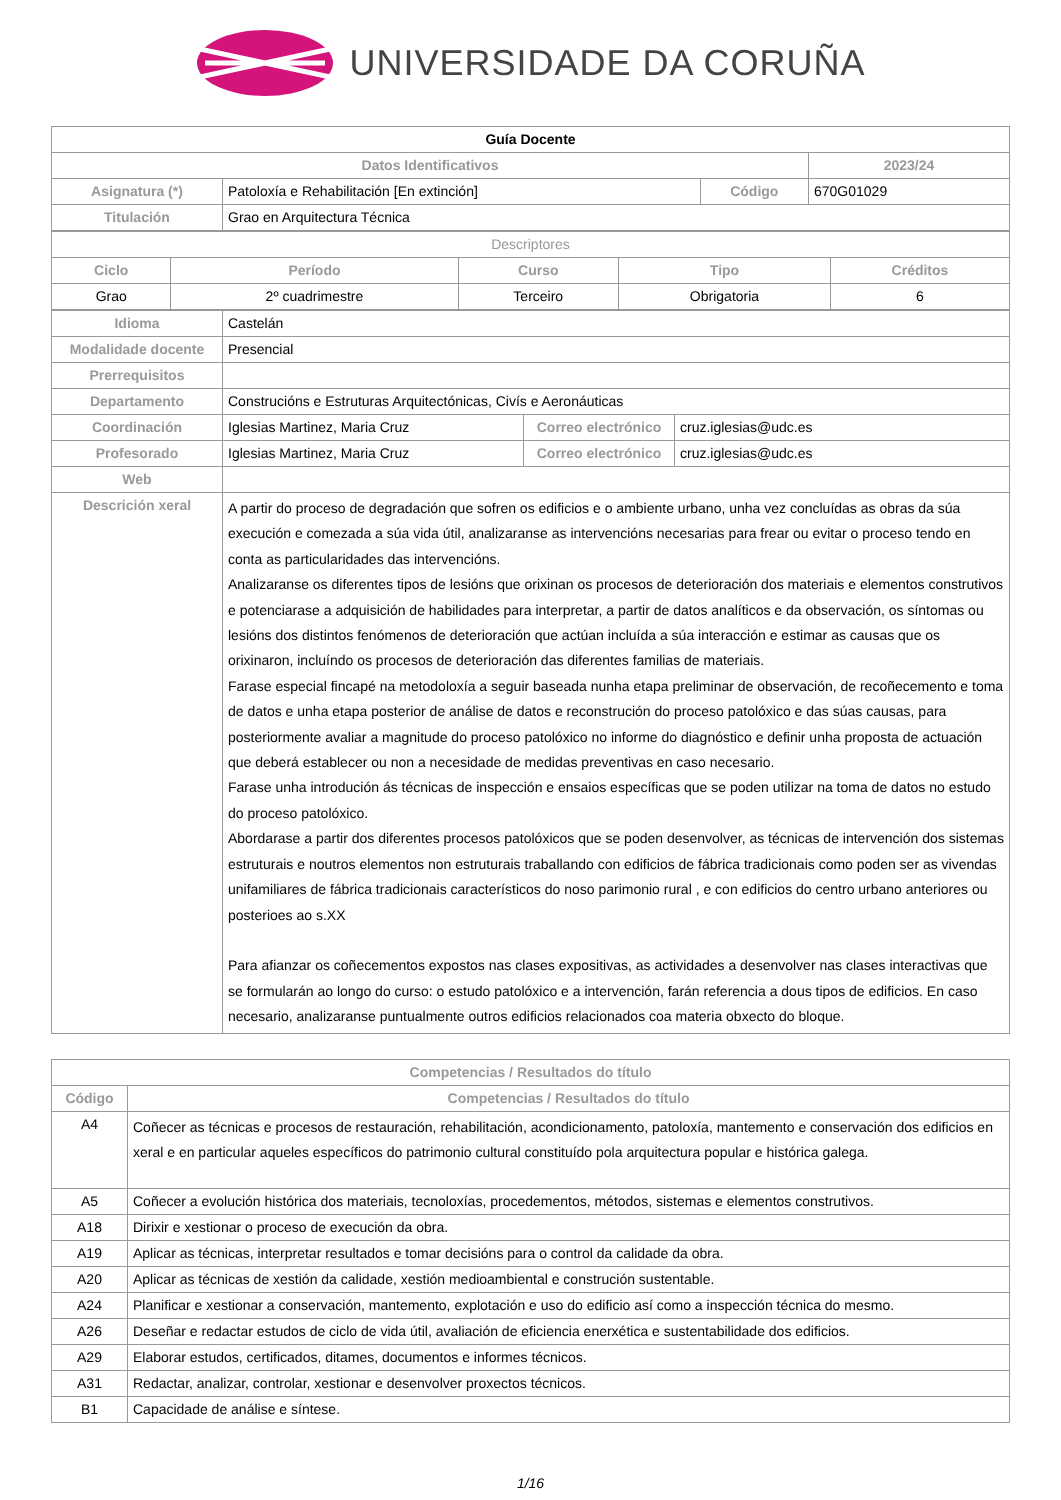UNIVERSIDADE DA CORUÑA
| Guía Docente | | | |
| Datos Identificativos | | | 2023/24 |
| Asignatura (*) | Patoloxía e Rehabilitación [En extinción] | Código | 670G01029 |
| Titulación | Grao en Arquitectura Técnica | | |
| Descriptores | | | | |
| Ciclo | Período | Curso | Tipo | Créditos |
| Grao | 2º cuadrimestre | Terceiro | Obrigatoria | 6 |
| Idioma | Castelán | | |
| Modalidade docente | Presencial | | |
| Prerrequisitos | | | |
| Departamento | Construcións e Estruturas Arquitectónicas, Civís e Aeronáuticas | | |
| Coordinación | Iglesias Martinez, Maria Cruz | Correo electrónico | cruz.iglesias@udc.es |
| Profesorado | Iglesias Martinez, Maria Cruz | Correo electrónico | cruz.iglesias@udc.es |
| Web | | | |
| Descrición xeral | A partir do proceso de degradación que sofren os edificios e o ambiente urbano, unha vez concluídas as obras da súa execución e comezada a súa vida útil, analizaranse as intervencións necesarias para frear ou evitar o proceso tendo en conta as particularidades das intervencións. Analizaranse os diferentes tipos de lesións que orixinan os procesos de deterioración dos materiais e elementos construtivos e potenciarase a adquisición de habilidades para interpretar, a partir de datos analíticos e da observación, os síntomas ou lesións dos distintos fenómenos de deterioración que actúan incluída a súa interacción e estimar as causas que os orixinaron, incluíndo os procesos de deterioración das diferentes familias de materiais. Farase especial fincapé na metodoloxía a seguir baseada nunha etapa preliminar de observación, de recoñecemento e toma de datos e unha etapa posterior de análise de datos e reconstrución do proceso patolóxico e das súas causas, para posteriormente avaliar a magnitude do proceso patolóxico no informe do diagnóstico e definir unha proposta de actuación que deberá establecer ou non a necesidade de medidas preventivas en caso necesario. Farase unha introdución ás técnicas de inspección e ensaios específicas que se poden utilizar na toma de datos no estudo do proceso patolóxico. Abordarase a partir dos diferentes procesos patolóxicos que se poden desenvolver, as técnicas de intervención dos sistemas estruturais e noutros elementos non estruturais traballando con edificios de fábrica tradicionais como poden ser as vivendas unifamiliares de fábrica tradicionais característicos do noso parimonio rural , e con edificios do centro urbano anteriores ou posterioes ao s.XX Para afianzar os coñecementos expostos nas clases expositivas, as actividades a desenvolver nas clases interactivas que se formularán ao longo do curso: o estudo patolóxico e a intervención, farán referencia a dous tipos de edificios. En caso necesario, analizaranse puntualmente outros edificios relacionados coa materia obxecto do bloque. | | |
| Competencias / Resultados do título | |
| Código | Competencias / Resultados do título |
| A4 | Coñecer as técnicas e procesos de restauración, rehabilitación, acondicionamento, patoloxía, mantemento e conservación dos edificios en xeral e en particular aqueles específicos do patrimonio cultural constituído pola arquitectura popular e histórica galega. |
| A5 | Coñecer a evolución histórica dos materiais, tecnoloxías, procedementos, métodos, sistemas e elementos construtivos. |
| A18 | Dirixir e xestionar o proceso de execución da obra. |
| A19 | Aplicar as técnicas, interpretar resultados e tomar decisións para o control da calidade da obra. |
| A20 | Aplicar as técnicas de xestión da calidade, xestión medioambiental e construción sustentable. |
| A24 | Planificar e xestionar a conservación, mantemento, explotación e uso do edificio así como a inspección técnica do mesmo. |
| A26 | Deseñar e redactar estudos de ciclo de vida útil, avaliación de eficiencia enerxética e sustentabilidade dos edificios. |
| A29 | Elaborar estudos, certificados, ditames, documentos e informes técnicos. |
| A31 | Redactar, analizar, controlar, xestionar e desenvolver proxectos técnicos. |
| B1 | Capacidade de análise e síntese. |
1/16